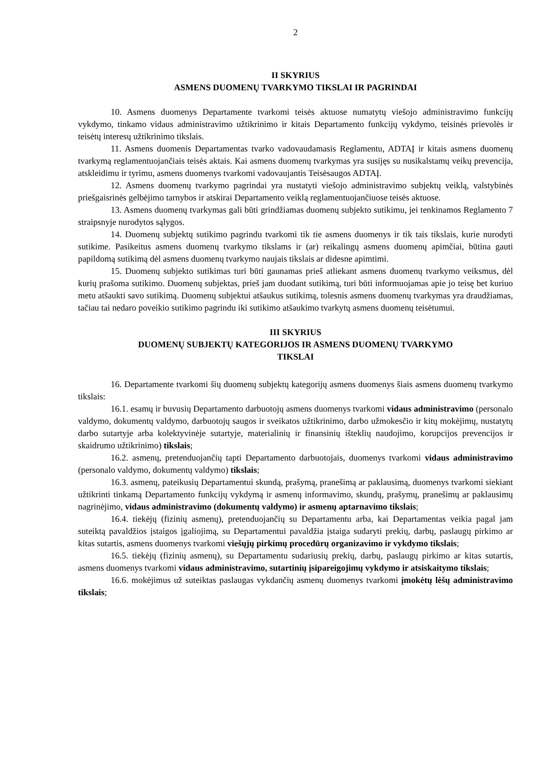2
II SKYRIUS
ASMENS DUOMENŲ TVARKYMO TIKSLAI IR PAGRINDAI
10. Asmens duomenys Departamente tvarkomi teisės aktuose numatytų viešojo administravimo funkcijų vykdymo, tinkamo vidaus administravimo užtikrinimo ir kitais Departamento funkcijų vykdymo, teisinės prievolės ir teisėtų interesų užtikrinimo tikslais.
11. Asmens duomenis Departamentas tvarko vadovaudamasis Reglamentu, ADTAĮ ir kitais asmens duomenų tvarkymą reglamentuojančiais teisės aktais. Kai asmens duomenų tvarkymas yra susijęs su nusikalstamų veikų prevencija, atskleidimu ir tyrimu, asmens duomenys tvarkomi vadovaujantis Teisėsaugos ADTAĮ.
12. Asmens duomenų tvarkymo pagrindai yra nustatyti viešojo administravimo subjektų veiklą, valstybinės priešgaisrinės gelbėjimo tarnybos ir atskirai Departamento veiklą reglamentuojančiuose teisės aktuose.
13. Asmens duomenų tvarkymas gali būti grindžiamas duomenų subjekto sutikimu, jei tenkinamos Reglamento 7 straipsnyje nurodytos sąlygos.
14. Duomenų subjektų sutikimo pagrindu tvarkomi tik tie asmens duomenys ir tik tais tikslais, kurie nurodyti sutikime. Pasikeitus asmens duomenų tvarkymo tikslams ir (ar) reikalingų asmens duomenų apimčiai, būtina gauti papildomą sutikimą dėl asmens duomenų tvarkymo naujais tikslais ar didesne apimtimi.
15. Duomenų subjekto sutikimas turi būti gaunamas prieš atliekant asmens duomenų tvarkymo veiksmus, dėl kurių prašoma sutikimo. Duomenų subjektas, prieš jam duodant sutikimą, turi būti informuojamas apie jo teisę bet kuriuo metu atšaukti savo sutikimą. Duomenų subjektui atšaukus sutikimą, tolesnis asmens duomenų tvarkymas yra draudžiamas, tačiau tai nedaro poveikio sutikimo pagrindu iki sutikimo atšaukimo tvarkytų asmens duomenų teisėtumui.
III SKYRIUS
DUOMENŲ SUBJEKTŲ KATEGORIJOS IR ASMENS DUOMENŲ TVARKYMO
TIKSLAI
16. Departamente tvarkomi šių duomenų subjektų kategorijų asmens duomenys šiais asmens duomenų tvarkymo tikslais:
16.1. esamų ir buvusių Departamento darbuotojų asmens duomenys tvarkomi vidaus administravimo (personalo valdymo, dokumentų valdymo, darbuotojų saugos ir sveikatos užtikrinimo, darbo užmokesčio ir kitų mokėjimų, nustatytų darbo sutartyje arba kolektyvinėje sutartyje, materialinių ir finansinių išteklių naudojimo, korupcijos prevencijos ir skaidrumo užtikrinimo) tikslais;
16.2. asmenų, pretenduojančių tapti Departamento darbuotojais, duomenys tvarkomi vidaus administravimo (personalo valdymo, dokumentų valdymo) tikslais;
16.3. asmenų, pateikusių Departamentui skundą, prašymą, pranešimą ar paklausimą, duomenys tvarkomi siekiant užtikrinti tinkamą Departamento funkcijų vykdymą ir asmenų informavimo, skundų, prašymų, pranešimų ar paklausimų nagrinėjimo, vidaus administravimo (dokumentų valdymo) ir asmenų aptarnavimo tikslais;
16.4. tiekėjų (fizinių asmenų), pretenduojančių su Departamentu arba, kai Departamentas veikia pagal jam suteiktą pavaldžios įstaigos įgaliojimą, su Departamentui pavaldžia įstaiga sudaryti prekių, darbų, paslaugų pirkimo ar kitas sutartis, asmens duomenys tvarkomi viešųjų pirkimų procedūrų organizavimo ir vykdymo tikslais;
16.5. tiekėjų (fizinių asmenų), su Departamentu sudariusių prekių, darbų, paslaugų pirkimo ar kitas sutartis, asmens duomenys tvarkomi vidaus administravimo, sutartinių įsipareigojimų vykdymo ir atsiskaitymo tikslais;
16.6. mokėjimus už suteiktas paslaugas vykdančių asmenų duomenys tvarkomi įmokėtų lėšų administravimo tikslais;